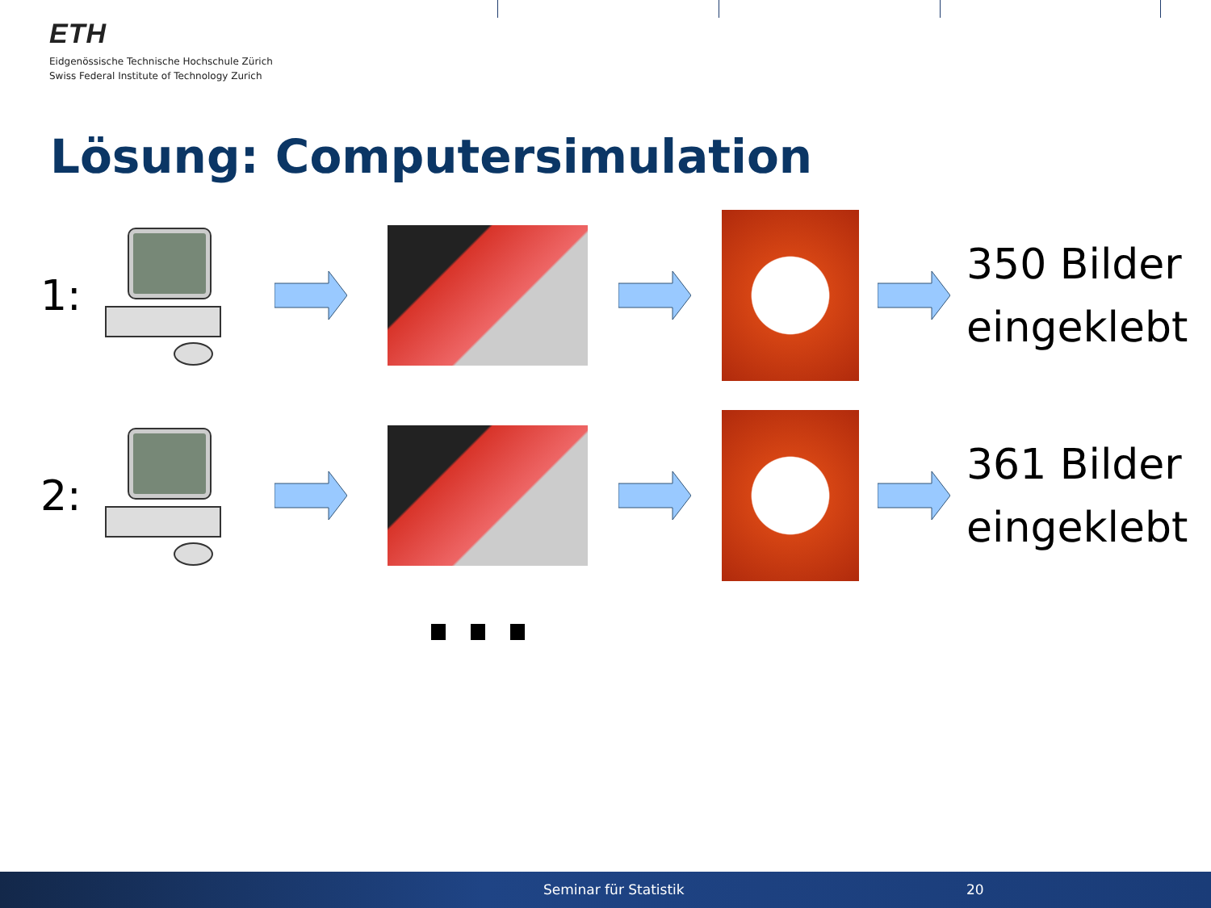ETH
Eidgenössische Technische Hochschule Zürich
Swiss Federal Institute of Technology Zurich
Lösung: Computersimulation
1:
350 Bilder
eingeklebt
2:
361 Bilder
eingeklebt
Seminar für Statistik 20